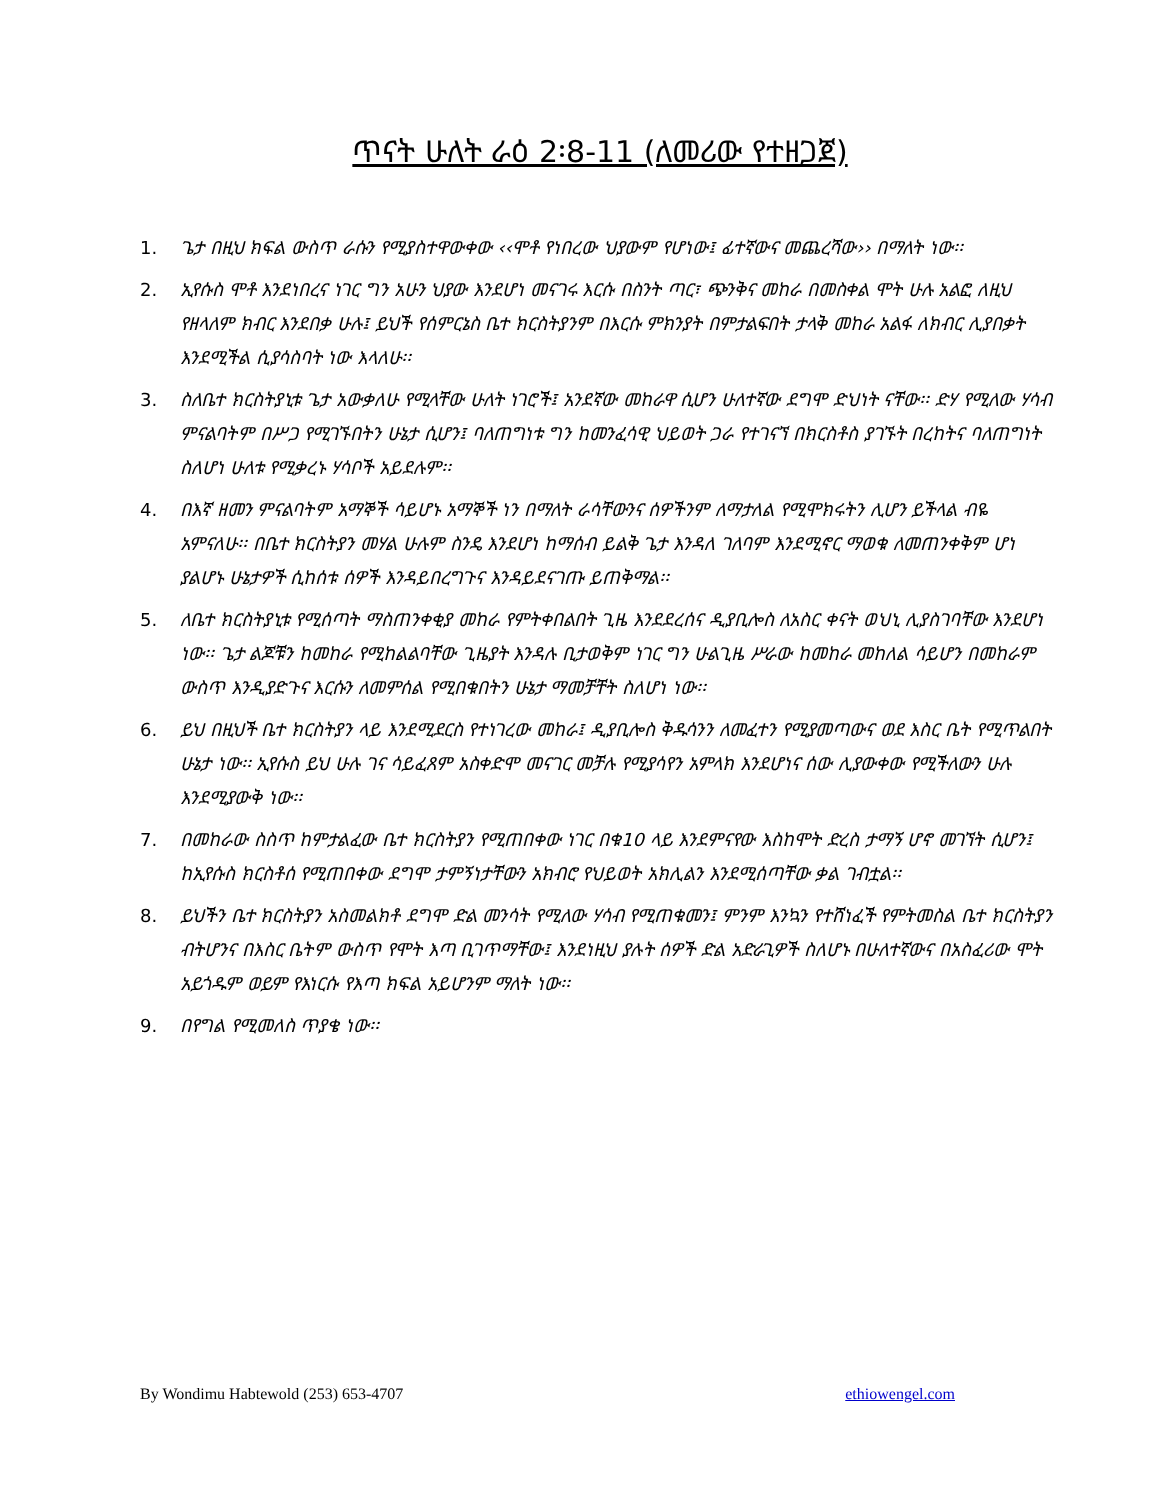ጥናት ሁለት ራዕ 2፡8-11 (ለመሪው የተዘጋጀ)
1. ጌታ በዚህ ክፍል ውስጥ ራሱን የሚያስተዋውቀው ‹‹ሞቶ የነበረው ህያውም የሆነው፤ ፊተኛውና መጨረሻው›› በማለት ነው፡፡
2. ኢየሱስ ሞቶ እንደነበረና ነገር ግን አሁን ህያው እንደሆነ መናገሩ እርሱ በስንት ጣር፣ ጭንቅና መከራ በመስቀል ሞት ሁሉ አልፎ ለዚህ የዘላለም ክብር እንደበቃ ሁሉ፤ ይህች የሰምርኔስ ቤተ ክርስትያንም በእርሱ ምክንያት በምታልፍበት ታላቅ መከራ አልፋ ለክብር ሊያበቃት እንደሚችል ሲያሳስባት ነው እላለሁ፡፡
3. ስለቤተ ክርስትያኒቱ ጌታ አውቃለሁ የሚላቸው ሁለት ነገሮች፤ አንደኛው መከራዋ ሲሆን ሁለተኛው ደግሞ ድህነት ናቸው፡፡ ድሃ የሚለው ሃሳብ ምናልባትም በሥጋ የሚገኙበትን ሁኔታ ሲሆን፤ ባለጠግነቱ ግን ከመንፈሳዊ ህይወት ጋራ የተገናኘ በክርስቶስ ያገኙት በረከትና ባለጠግነት ስለሆነ ሁለቱ የሚቃረኑ ሃሳቦች አይደሉም፡፡
4. በእኛ ዘመን ምናልባትም አማኞች ሳይሆኑ አማኞች ነን በማለት ራሳቸውንና ሰዎችንም ለማታለል የሚሞክሩትን ሊሆን ይችላል ብዬ አምናለሁ፡፡ በቤተ ክርስትያን መሃል ሁሉም ስንዴ እንደሆነ ከማሰብ ይልቅ ጌታ እንዳለ ገለባም እንደሚኖር ማወቁ ለመጠንቀቅም ሆነ ያልሆኑ ሁኔታዎች ሲከሰቱ ሰዎች እንዳይበረግጉና እንዳይደናገጡ ይጠቅማል፡፡
5. ለቤተ ክርስትያኒቱ የሚሰጣት ማስጠንቀቂያ መከራ የምትቀበልበት ጊዜ እንደደረሰና ዲያቢሎስ ለአስር ቀናት ወህኒ ሊያስገባቸው እንደሆነ ነው፡፡ ጌታ ልጆቹን ከመከራ የሚከልልባቸው ጊዜያት እንዳሉ ቢታወቅም ነገር ግን ሁልጊዜ ሥራው ከመከራ መከለል ሳይሆን በመከራም ውስጥ እንዲያድጉና እርሱን ለመምሰል የሚበቁበትን ሁኔታ ማመቻቸት ስለሆነ ነው፡፡
6. ይህ በዚህች ቤተ ክርስትያን ላይ እንደሚደርስ የተነገረው መከራ፤ ዲያቢሎስ ቅዱሳንን ለመፈተን የሚያመጣውና ወደ እስር ቤት የሚጥልበት ሁኔታ ነው፡፡ ኢየሱስ ይህ ሁሉ ገና ሳይፈጸም አስቀድሞ መናገር መቻሉ የሚያሳየን አምላክ እንደሆነና ሰው ሊያውቀው የሚችለውን ሁሉ እንደሚያውቅ ነው፡፡
7. በመከራው ስስጥ ከምታልፈው ቤተ ክርስትያን የሚጠበቀው ነገር በቁ10 ላይ እንደምናየው እስከሞት ድረስ ታማኝ ሆኖ መገኘት ሲሆን፤ ከኢየሱስ ክርስቶሰ የሚጠበቀው ደግሞ ታምኝነታቸውን አክብሮ የህይወት አክሊልን እንደሚሰጣቸው ቃል ገብቷል፡፡
8. ይህችን ቤተ ክርስትያን አስመልክቶ ደግሞ ድል መንሳት የሚለው ሃሳብ የሚጠቁመን፤ ምንም እንኳን የተሸነፈች የምትመስል ቤተ ክርስትያን ብትሆንና በእስር ቤትም ውስጥ የሞት እጣ ቢገጥማቸው፤ እንደነዚህ ያሉት ሰዎች ድል አድራጊዎች ስለሆኑ በሁለተኛውና በአስፈሪው ሞት አይጎዱም ወይም የእነርሱ የእጣ ክፍል አይሆንም ማለት ነው፡፡
9. በየግል የሚመለስ ጥያቄ ነው፡፡
By Wondimu Habtewold (253) 653-4707 ethiowengel.com